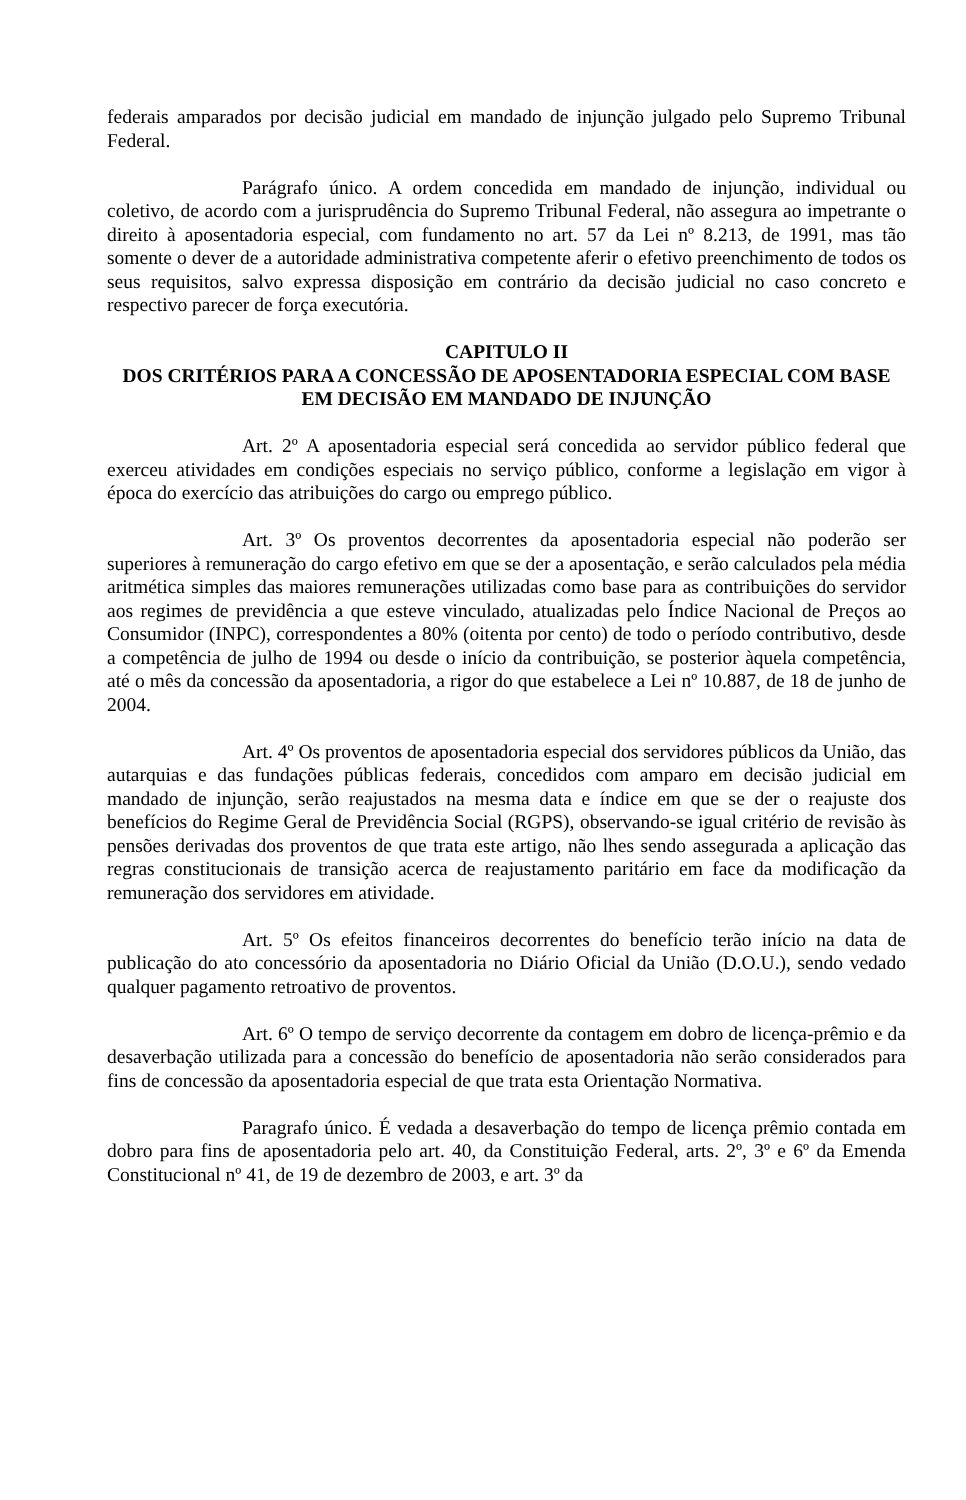federais amparados por decisão judicial em mandado de injunção julgado pelo Supremo Tribunal Federal.
Parágrafo único. A ordem concedida em mandado de injunção, individual ou coletivo, de acordo com a jurisprudência do Supremo Tribunal Federal, não assegura ao impetrante o direito à aposentadoria especial, com fundamento no art. 57 da Lei nº 8.213, de 1991, mas tão somente o dever de a autoridade administrativa competente aferir o efetivo preenchimento de todos os seus requisitos, salvo expressa disposição em contrário da decisão judicial no caso concreto e respectivo parecer de força executória.
CAPITULO II
DOS CRITÉRIOS PARA A CONCESSÃO DE APOSENTADORIA ESPECIAL COM BASE EM DECISÃO EM MANDADO DE INJUNÇÃO
Art. 2º A aposentadoria especial será concedida ao servidor público federal que exerceu atividades em condições especiais no serviço público, conforme a legislação em vigor à época do exercício das atribuições do cargo ou emprego público.
Art. 3º Os proventos decorrentes da aposentadoria especial não poderão ser superiores à remuneração do cargo efetivo em que se der a aposentação, e serão calculados pela média aritmética simples das maiores remunerações utilizadas como base para as contribuições do servidor aos regimes de previdência a que esteve vinculado, atualizadas pelo Índice Nacional de Preços ao Consumidor (INPC), correspondentes a 80% (oitenta por cento) de todo o período contributivo, desde a competência de julho de 1994 ou desde o início da contribuição, se posterior àquela competência, até o mês da concessão da aposentadoria, a rigor do que estabelece a Lei nº 10.887, de 18 de junho de 2004.
Art. 4º Os proventos de aposentadoria especial dos servidores públicos da União, das autarquias e das fundações públicas federais, concedidos com amparo em decisão judicial em mandado de injunção, serão reajustados na mesma data e índice em que se der o reajuste dos benefícios do Regime Geral de Previdência Social (RGPS), observando-se igual critério de revisão às pensões derivadas dos proventos de que trata este artigo, não lhes sendo assegurada a aplicação das regras constitucionais de transição acerca de reajustamento paritário em face da modificação da remuneração dos servidores em atividade.
Art. 5º Os efeitos financeiros decorrentes do benefício terão início na data de publicação do ato concessório da aposentadoria no Diário Oficial da União (D.O.U.), sendo vedado qualquer pagamento retroativo de proventos.
Art. 6º O tempo de serviço decorrente da contagem em dobro de licença-prêmio e da desaverbação utilizada para a concessão do benefício de aposentadoria não serão considerados para fins de concessão da aposentadoria especial de que trata esta Orientação Normativa.
Paragrafo único. É vedada a desaverbação do tempo de licença prêmio contada em dobro para fins de aposentadoria pelo art. 40, da Constituição Federal, arts. 2º, 3º e 6º da Emenda Constitucional nº 41, de 19 de dezembro de 2003, e art. 3º da